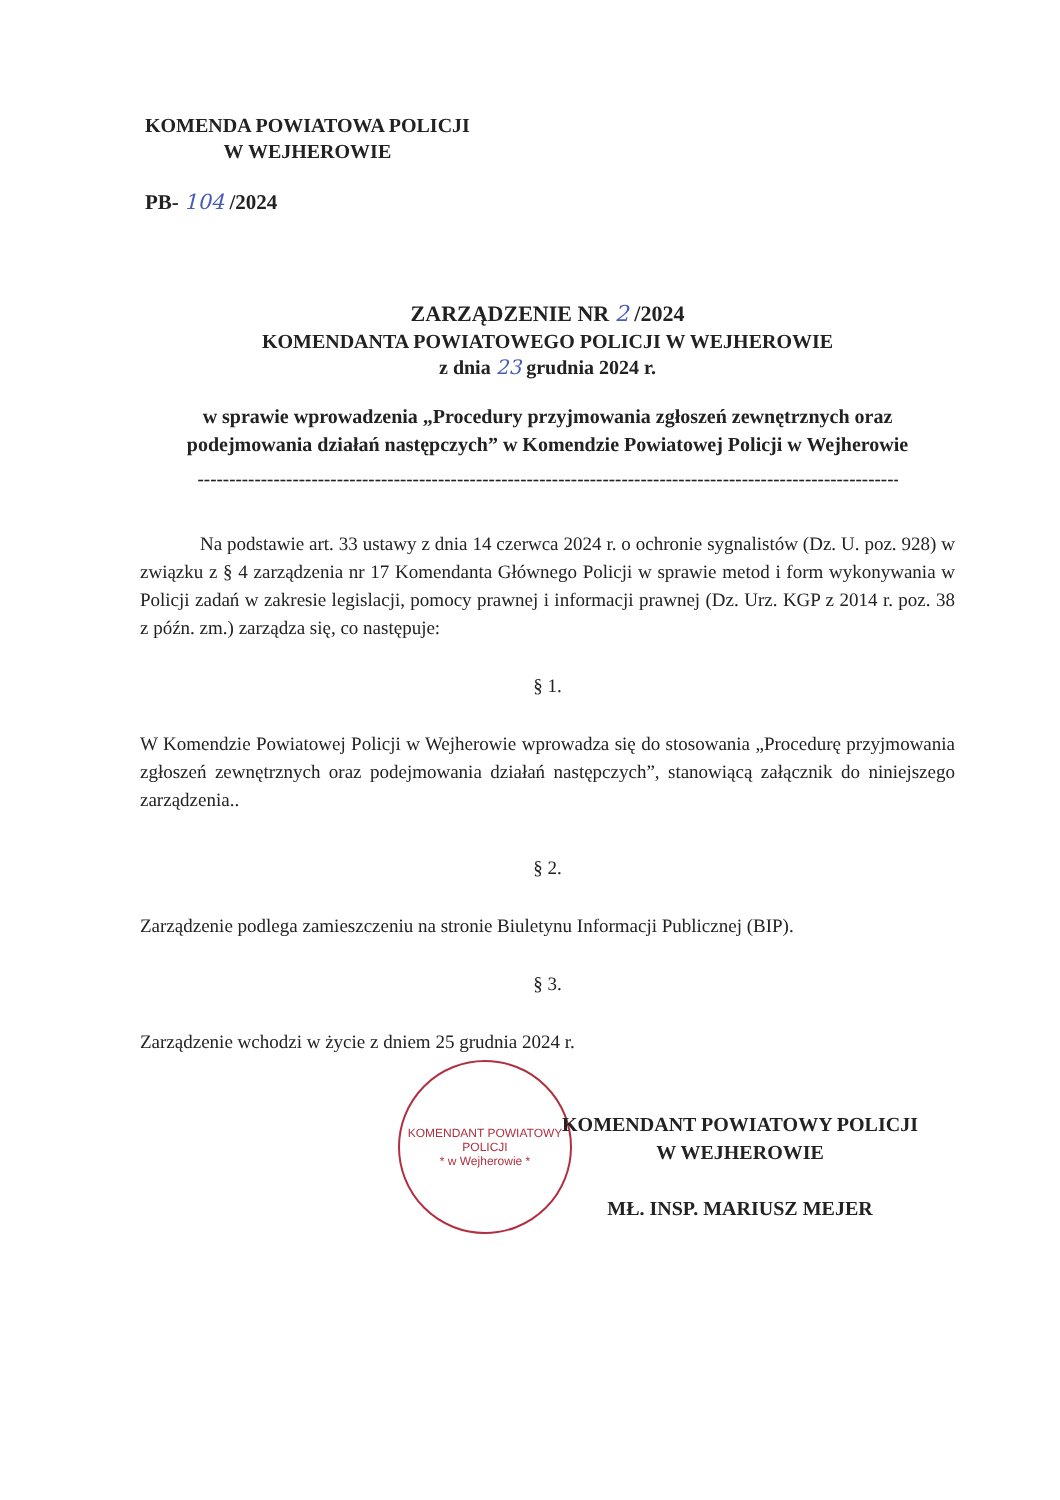KOMENDA POWIATOWA POLICJI
W WEJHEROWIE
PB- 104 /2024
ZARZĄDZENIE NR 2 /2024
KOMENDANTA POWIATOWEGO POLICJI W WEJHEROWIE
z dnia 23 grudnia 2024 r.
w sprawie wprowadzenia „Procedury przyjmowania zgłoszeń zewnętrznych oraz podejmowania działań następczych” w Komendzie Powiatowej Policji w Wejherowie
--------------------------------------------------------------------------------------------------------------------
Na podstawie art. 33 ustawy z dnia 14 czerwca 2024 r. o ochronie sygnalistów (Dz. U. poz. 928) w związku z § 4 zarządzenia nr 17 Komendanta Głównego Policji w sprawie metod i form wykonywania w Policji zadań w zakresie legislacji, pomocy prawnej i informacji prawnej (Dz. Urz. KGP z 2014 r. poz. 38 z późn. zm.) zarządza się, co następuje:
§ 1.
W Komendzie Powiatowej Policji w Wejherowie wprowadza się do stosowania „Procedurę przyjmowania zgłoszeń zewnętrznych oraz podejmowania działań następczych”, stanowiącą załącznik do niniejszego zarządzenia..
§ 2.
Zarządzenie podlega zamieszczeniu na stronie Biuletynu Informacji Publicznej (BIP).
§ 3.
Zarządzenie wchodzi w życie z dniem 25 grudnia 2024 r.
KOMENDANT POWIATOWY POLICJI
* w Wejherowie *
KOMENDANT POWIATOWY POLICJI
W WEJHEROWIE
MŁ. INSP. MARIUSZ MEJER